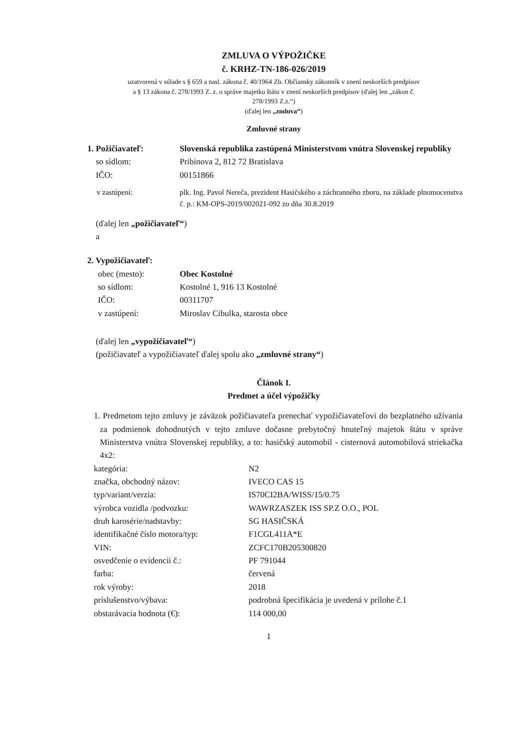ZMLUVA O VÝPOŽIČKE
č. KRHZ-TN-186-026/2019
uzatvorená v súlade s § 659 a nasl. zákona č. 40/1964 Zb. Občiansky zákonník v znení neskorších predpisov
a § 13 zákona č. 278/1993 Z. z. o správe majetku štátu v znení neskorších predpisov (ďalej len „zákon č.
278/1993 Z.z.“)
(ďalej len „zmluva“)
Zmluvné strany
| 1. Požičiavateľ: | Slovenská republika zastúpená Ministerstvom vnútra Slovenskej republiky |
| so sídlom: | Pribinova 2, 812 72 Bratislava |
| IČO: | 00151866 |
| v zastúpení: | plk. Ing. Pavol Nereča, prezident Hasičského a záchranného zboru, na základe plnomocenstva č. p.: KM-OPS-2019/002021-092 zo dňa 30.8.2019 |
(ďalej len „požičiavateľ“)
a
| 2. Vypožičiavateľ: | |
| obec (mesto): | Obec Kostolné |
| so sídlom: | Kostolné 1, 916 13 Kostolné |
| IČO: | 00311707 |
| v zastúpení: | Miroslav Cibulka, starosta obce |
(ďalej len „vypožičiavateľ“)
(požičiavateľ a vypožičiavateľ ďalej spolu ako „zmluvné strany“)
Článok I.
Predmet a účel výpožičky
1. Predmetom tejto zmluvy je záväzok požičiavateľa prenechať vypožičiavateľovi do bezplatného užívania za podmienok dohodnutých v tejto zmluve dočasne prebytočný hnuteľný majetok štátu v správe Ministerstva vnútra Slovenskej republiky, a to: hasičský automobil - cisternová automobilová striekačka 4x2:
| kategória: | N2 |
| značka, obchodný názov: | IVECO CAS 15 |
| typ/variant/verzia: | IS70CI2BA/WISS/15/0.75 |
| výrobca vozidla /podvozku: | WAWRZASZEK ISS SP.Z O.O., POL |
| druh karosérie/nadstavby: | SG HASIČSKÁ |
| identifikačné číslo motora/typ: | F1CGL411A*E |
| VIN: | ZCFC170B205300820 |
| osvedčenie o evidencii č.: | PF 791044 |
| farba: | červená |
| rok výroby: | 2018 |
| príslušenstvo/výbava: | podrobná špecifikácia je uvedená v prílohe č.1 |
| obstarávacia hodnota (€): | 114 000,00 |
1